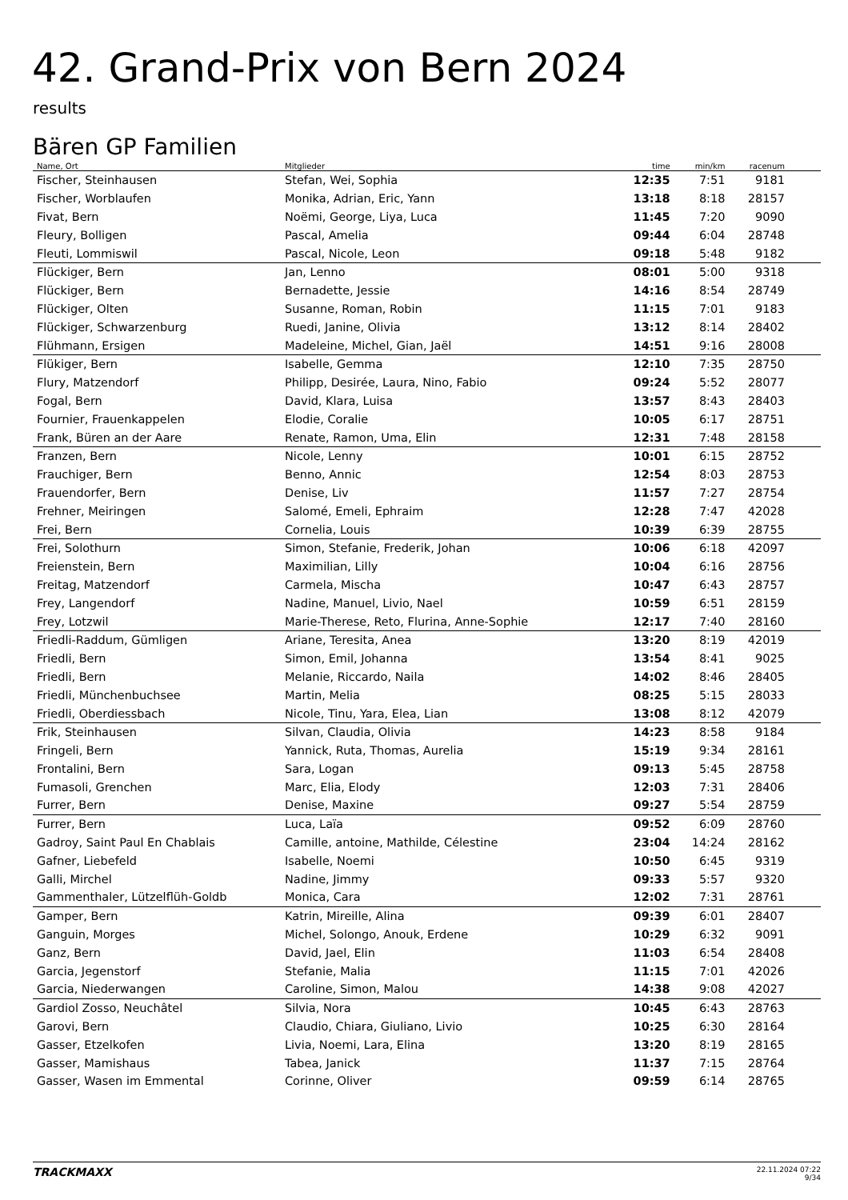42. Grand-Prix von Bern 2024
results
Bären GP Familien
| Name, Ort | Mitglieder | time | min/km | racenum | |
| --- | --- | --- | --- | --- | --- |
| Fischer, Steinhausen | Stefan, Wei, Sophia | 12:35 | 7:51 | 9181 | |
| Fischer, Worblaufen | Monika, Adrian, Eric, Yann | 13:18 | 8:18 | 28157 | |
| Fivat, Bern | Noëmi, George, Liya, Luca | 11:45 | 7:20 | 9090 | |
| Fleury, Bolligen | Pascal, Amelia | 09:44 | 6:04 | 28748 | |
| Fleuti, Lommiswil | Pascal, Nicole, Leon | 09:18 | 5:48 | 9182 | |
| Flückiger, Bern | Jan, Lenno | 08:01 | 5:00 | 9318 | |
| Flückiger, Bern | Bernadette, Jessie | 14:16 | 8:54 | 28749 | |
| Flückiger, Olten | Susanne, Roman, Robin | 11:15 | 7:01 | 9183 | |
| Flückiger, Schwarzenburg | Ruedi, Janine, Olivia | 13:12 | 8:14 | 28402 | |
| Flühmann, Ersigen | Madeleine, Michel, Gian, Jaël | 14:51 | 9:16 | 28008 | |
| Flükiger, Bern | Isabelle, Gemma | 12:10 | 7:35 | 28750 | |
| Flury, Matzendorf | Philipp, Desirée, Laura, Nino, Fabio | 09:24 | 5:52 | 28077 | |
| Fogal, Bern | David, Klara, Luisa | 13:57 | 8:43 | 28403 | |
| Fournier, Frauenkappelen | Elodie, Coralie | 10:05 | 6:17 | 28751 | |
| Frank, Büren an der Aare | Renate, Ramon, Uma, Elin | 12:31 | 7:48 | 28158 | |
| Franzen, Bern | Nicole, Lenny | 10:01 | 6:15 | 28752 | |
| Frauchiger, Bern | Benno, Annic | 12:54 | 8:03 | 28753 | |
| Frauendorfer, Bern | Denise, Liv | 11:57 | 7:27 | 28754 | |
| Frehner, Meiringen | Salomé, Emeli, Ephraim | 12:28 | 7:47 | 42028 | |
| Frei, Bern | Cornelia, Louis | 10:39 | 6:39 | 28755 | |
| Frei, Solothurn | Simon, Stefanie, Frederik, Johan | 10:06 | 6:18 | 42097 | |
| Freienstein, Bern | Maximilian, Lilly | 10:04 | 6:16 | 28756 | |
| Freitag, Matzendorf | Carmela, Mischa | 10:47 | 6:43 | 28757 | |
| Frey, Langendorf | Nadine, Manuel, Livio, Nael | 10:59 | 6:51 | 28159 | |
| Frey, Lotzwil | Marie-Therese, Reto, Flurina, Anne-Sophie | 12:17 | 7:40 | 28160 | |
| Friedli-Raddum, Gümligen | Ariane, Teresita, Anea | 13:20 | 8:19 | 42019 | |
| Friedli, Bern | Simon, Emil, Johanna | 13:54 | 8:41 | 9025 | |
| Friedli, Bern | Melanie, Riccardo, Naila | 14:02 | 8:46 | 28405 | |
| Friedli, Münchenbuchsee | Martin, Melia | 08:25 | 5:15 | 28033 | |
| Friedli, Oberdiessbach | Nicole, Tinu, Yara, Elea, Lian | 13:08 | 8:12 | 42079 | |
| Frik, Steinhausen | Silvan, Claudia, Olivia | 14:23 | 8:58 | 9184 | |
| Fringeli, Bern | Yannick, Ruta, Thomas, Aurelia | 15:19 | 9:34 | 28161 | |
| Frontalini, Bern | Sara, Logan | 09:13 | 5:45 | 28758 | |
| Fumasoli, Grenchen | Marc, Elia, Elody | 12:03 | 7:31 | 28406 | |
| Furrer, Bern | Denise, Maxine | 09:27 | 5:54 | 28759 | |
| Furrer, Bern | Luca, Laïa | 09:52 | 6:09 | 28760 | |
| Gadroy, Saint Paul En Chablais | Camille, antoine, Mathilde, Célestine | 23:04 | 14:24 | 28162 | |
| Gafner, Liebefeld | Isabelle, Noemi | 10:50 | 6:45 | 9319 | |
| Galli, Mirchel | Nadine, Jimmy | 09:33 | 5:57 | 9320 | |
| Gammenthaler, Lützelflüh-Goldb | Monica, Cara | 12:02 | 7:31 | 28761 | |
| Gamper, Bern | Katrin, Mireille, Alina | 09:39 | 6:01 | 28407 | |
| Ganguin, Morges | Michel, Solongo, Anouk, Erdene | 10:29 | 6:32 | 9091 | |
| Ganz, Bern | David, Jael, Elin | 11:03 | 6:54 | 28408 | |
| Garcia, Jegenstorf | Stefanie, Malia | 11:15 | 7:01 | 42026 | |
| Garcia, Niederwangen | Caroline, Simon, Malou | 14:38 | 9:08 | 42027 | |
| Gardiol Zosso, Neuchâtel | Silvia, Nora | 10:45 | 6:43 | 28763 | |
| Garovi, Bern | Claudio, Chiara, Giuliano, Livio | 10:25 | 6:30 | 28164 | |
| Gasser, Etzelkofen | Livia, Noemi, Lara, Elina | 13:20 | 8:19 | 28165 | |
| Gasser, Mamishaus | Tabea, Janick | 11:37 | 7:15 | 28764 | |
| Gasser, Wasen im Emmental | Corinne, Oliver | 09:59 | 6:14 | 28765 | |
TRACKMAXX
22.11.2024 07:22
9/34